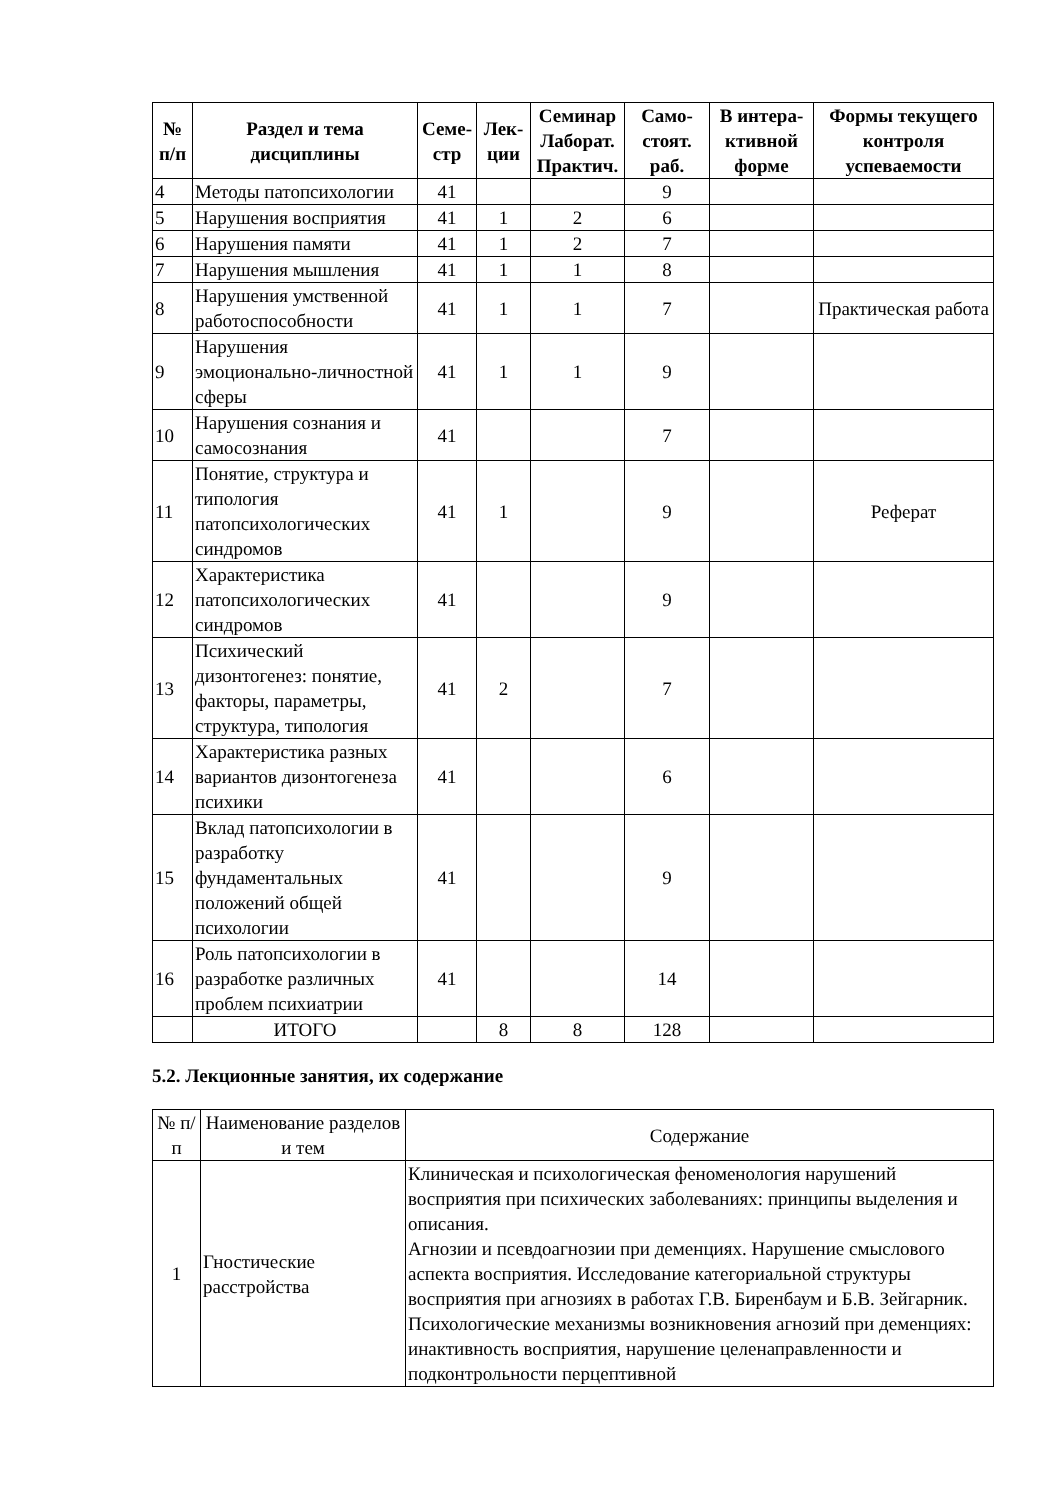| № п/п | Раздел и тема дисциплины | Семе-стр | Лек-ции | Семинар Лаборат. Практич. | Само-стоят. раб. | В интера-ктивной форме | Формы текущего контроля успеваемости |
| --- | --- | --- | --- | --- | --- | --- | --- |
| 4 | Методы патопсихологии | 41 | | | 9 | | |
| 5 | Нарушения восприятия | 41 | 1 | 2 | 6 | | |
| 6 | Нарушения памяти | 41 | 1 | 2 | 7 | | |
| 7 | Нарушения мышления | 41 | 1 | 1 | 8 | | |
| 8 | Нарушения умственной работоспособности | 41 | 1 | 1 | 7 | | Практическая работа |
| 9 | Нарушения эмоционально-личностной сферы | 41 | 1 | 1 | 9 | | |
| 10 | Нарушения сознания и самосознания | 41 | | | 7 | | |
| 11 | Понятие, структура и типология патопсихологических синдромов | 41 | 1 | | 9 | | Реферат |
| 12 | Характеристика патопсихологических синдромов | 41 | | | 9 | | |
| 13 | Психический дизонтогенез: понятие, факторы, параметры, структура, типология | 41 | 2 | | 7 | | |
| 14 | Характеристика разных вариантов дизонтогенеза психики | 41 | | | 6 | | |
| 15 | Вклад патопсихологии в разработку фундаментальных положений общей психологии | 41 | | | 9 | | |
| 16 | Роль патопсихологии в разработке различных проблем психиатрии | 41 | | | 14 | | |
| | ИТОГО | | 8 | 8 | 128 | | |
5.2. Лекционные занятия, их содержание
| № п/п | Наименование разделов и тем | Содержание |
| 1 | Гностические расстройства | Клиническая и психологическая феноменология нарушений восприятия при психических заболеваниях: принципы выделения и описания. Агнозии и псевдоагнозии при деменциях. Нарушение смыслового аспекта восприятия. Исследование категориальной структуры восприятия при агнозиях в работах Г.В. Биренбаум и Б.В. Зейгарник. Психологические механизмы возникновения агнозий при деменциях: инактивность восприятия, нарушение целенаправленности и подконтрольности перцептивной |